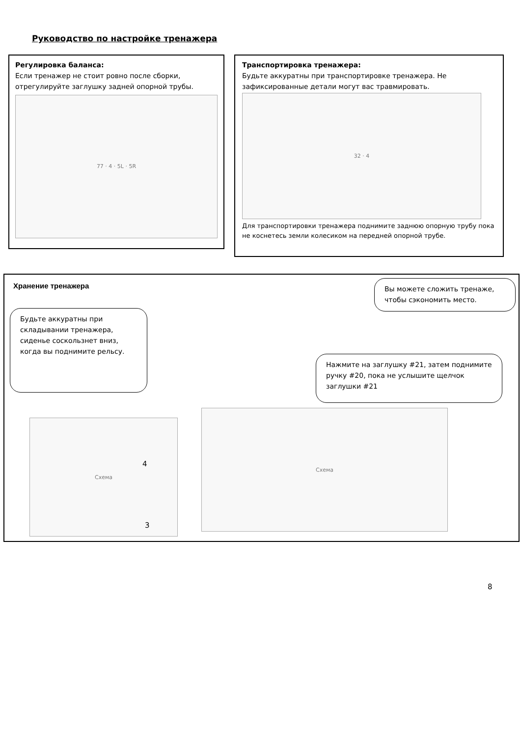Руководство по настройке тренажера
Регулировка баланса:
Если тренажер не стоит ровно после сборки, отрегулируйте заглушку задней опорной трубы.
77 · 4 · 5L · 5R
Транспортировка тренажера:
Будьте аккуратны при транспортировке тренажера. Не зафиксированные детали могут вас травмировать.
32 · 4
Для транспортировки тренажера поднимите заднюю опорную трубу пока не коснетесь земли колесиком на передней опорной трубе.
Хранение тренажера
Вы можете сложить тренаже, чтобы сэкономить место.
Будьте аккуратны при складывании тренажера, сиденье соскользнет вниз, когда вы поднимите рельсу.
Нажмите на заглушку #21, затем поднимите ручку #20, пока не услышите щелчок заглушки #21
Схема
Схема
4
3
8